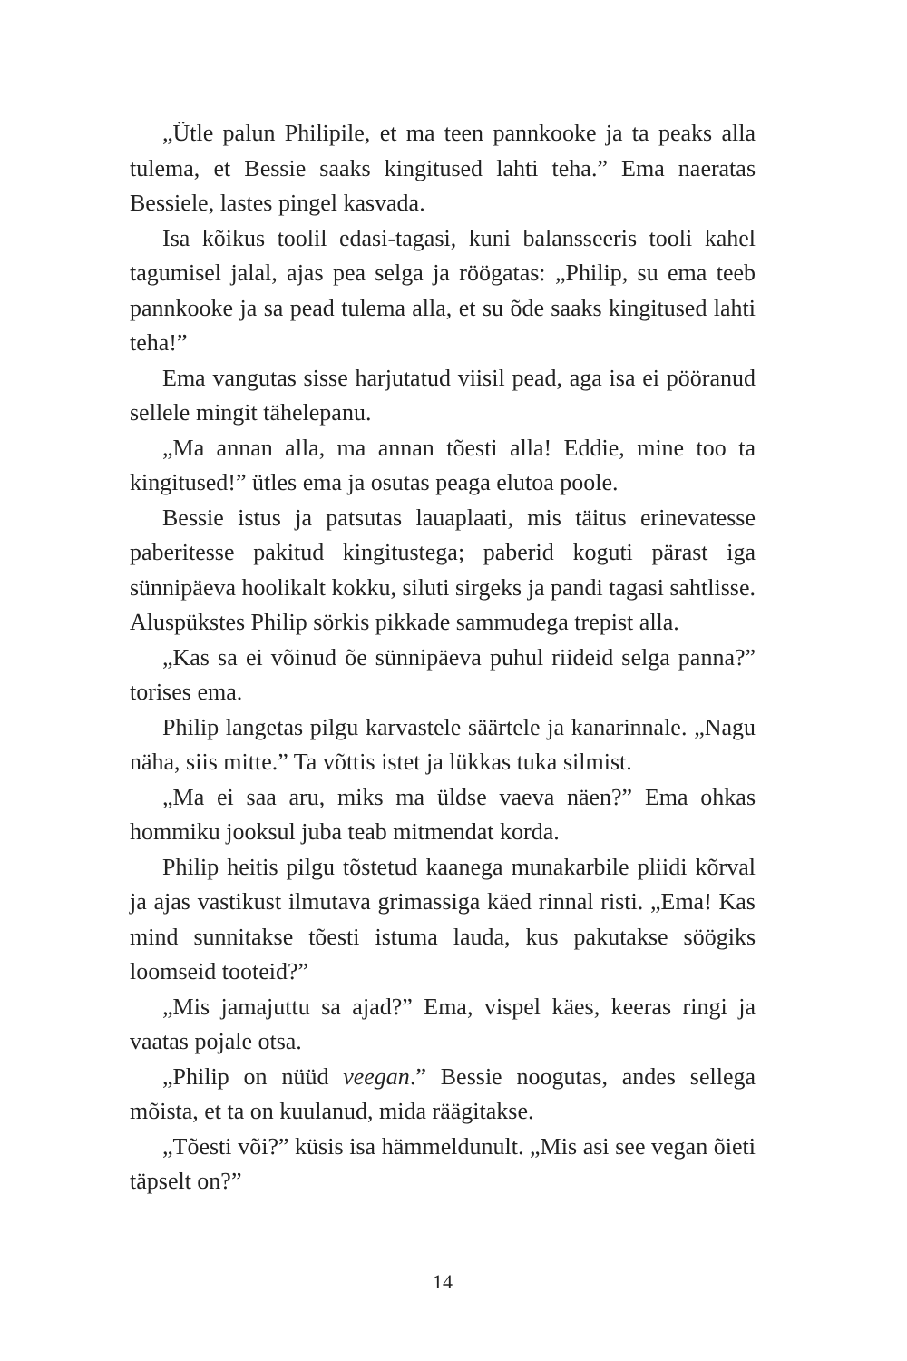„Ütle palun Philipile, et ma teen pannkooke ja ta peaks alla tulema, et Bessie saaks kingitused lahti teha.” Ema naeratas Bessiele, lastes pingel kasvada.
Isa kõikus toolil edasi-tagasi, kuni balansseeris tooli kahel tagumisel jalal, ajas pea selga ja röögatas: „Philip, su ema teeb pannkooke ja sa pead tulema alla, et su õde saaks kingitused lahti teha!”
Ema vangutas sisse harjutatud viisil pead, aga isa ei pööranud sellele mingit tähelepanu.
„Ma annan alla, ma annan tõesti alla! Eddie, mine too ta kingitused!” ütles ema ja osutas peaga elutoa poole.
Bessie istus ja patsutas lauaplaati, mis täitus erinevatesse paberitesse pakitud kingitustega; paberid koguti pärast iga sünnipäeva hoolikalt kokku, siluti sirgeks ja pandi tagasi sahtlisse. Aluspükstes Philip sörkis pikkade sammudega trepist alla.
„Kas sa ei võinud õe sünnipäeva puhul riideid selga panna?” torises ema.
Philip langetas pilgu karvastele säärtele ja kanarinnale. „Nagu näha, siis mitte.” Ta võttis istet ja lükkas tuka silmist.
„Ma ei saa aru, miks ma üldse vaeva näen?” Ema ohkas hommiku jooksul juba teab mitmendat korda.
Philip heitis pilgu tõstetud kaanega munakarbile pliidi kõrval ja ajas vastikust ilmutava grimassiga käed rinnal risti. „Ema! Kas mind sunnitakse tõesti istuma lauda, kus pakutakse söögiks loomseid tooteid?”
„Mis jamajuttu sa ajad?” Ema, vispel käes, keeras ringi ja vaatas pojale otsa.
„Philip on nüüd veegan.” Bessie noogutas, andes sellega mõista, et ta on kuulanud, mida räägitakse.
„Tõesti või?” küsis isa hämmeldunult. „Mis asi see vegan õieti täpselt on?”
14